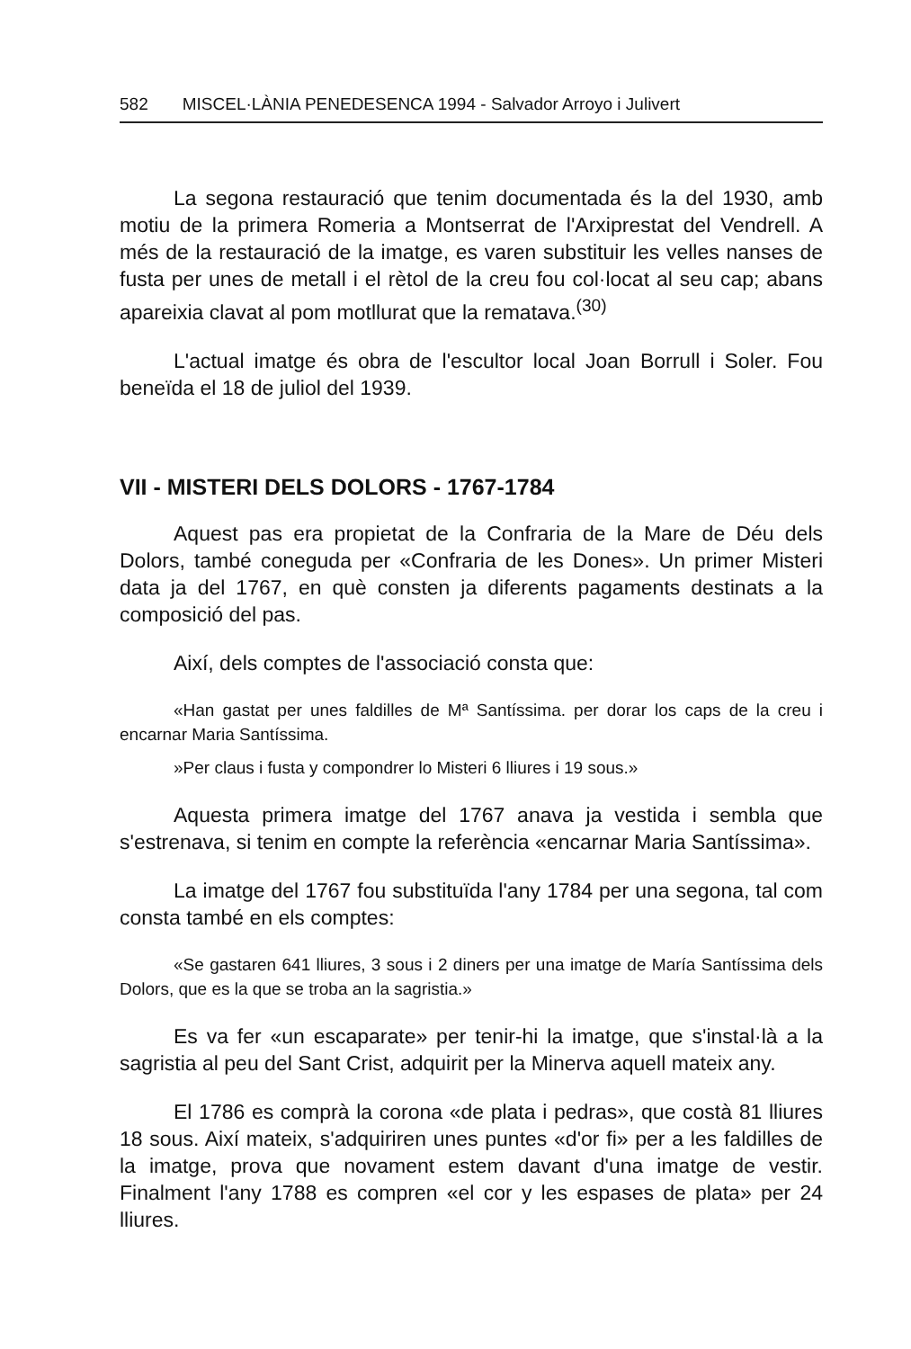582 MISCEL·LÀNIA PENEDESENCA 1994 - Salvador Arroyo i Julivert
La segona restauració que tenim documentada és la del 1930, amb motiu de la primera Romeria a Montserrat de l'Arxiprestat del Vendrell. A més de la restauració de la imatge, es varen substituir les velles nanses de fusta per unes de metall i el rètol de la creu fou col·locat al seu cap; abans apareixia clavat al pom motllurat que la rematava.<sup>(30)</sup>
L'actual imatge és obra de l'escultor local Joan Borrull i Soler. Fou beneïda el 18 de juliol del 1939.
VII - MISTERI DELS DOLORS - 1767-1784
Aquest pas era propietat de la Confraria de la Mare de Déu dels Dolors, també coneguda per «Confraria de les Dones». Un primer Misteri data ja del 1767, en què consten ja diferents pagaments destinats a la composició del pas.
Així, dels comptes de l'associació consta que:
«Han gastat per unes faldilles de Mª Santíssima. per dorar los caps de la creu i encarnar Maria Santíssima.
»Per claus i fusta y compondrer lo Misteri 6 lliures i 19 sous.»
Aquesta primera imatge del 1767 anava ja vestida i sembla que s'estrenava, si tenim en compte la referència «encarnar Maria Santíssima».
La imatge del 1767 fou substituïda l'any 1784 per una segona, tal com consta també en els comptes:
«Se gastaren 641 lliures, 3 sous i 2 diners per una imatge de María Santíssima dels Dolors, que es la que se troba an la sagristia.»
Es va fer «un escaparate» per tenir-hi la imatge, que s'instal·là a la sagristia al peu del Sant Crist, adquirit per la Minerva aquell mateix any.
El 1786 es comprà la corona «de plata i pedras», que costà 81 lliures 18 sous. Així mateix, s'adquiriren unes puntes «d'or fi» per a les faldilles de la imatge, prova que novament estem davant d'una imatge de vestir. Finalment l'any 1788 es compren «el cor y les espases de plata» per 24 lliures.